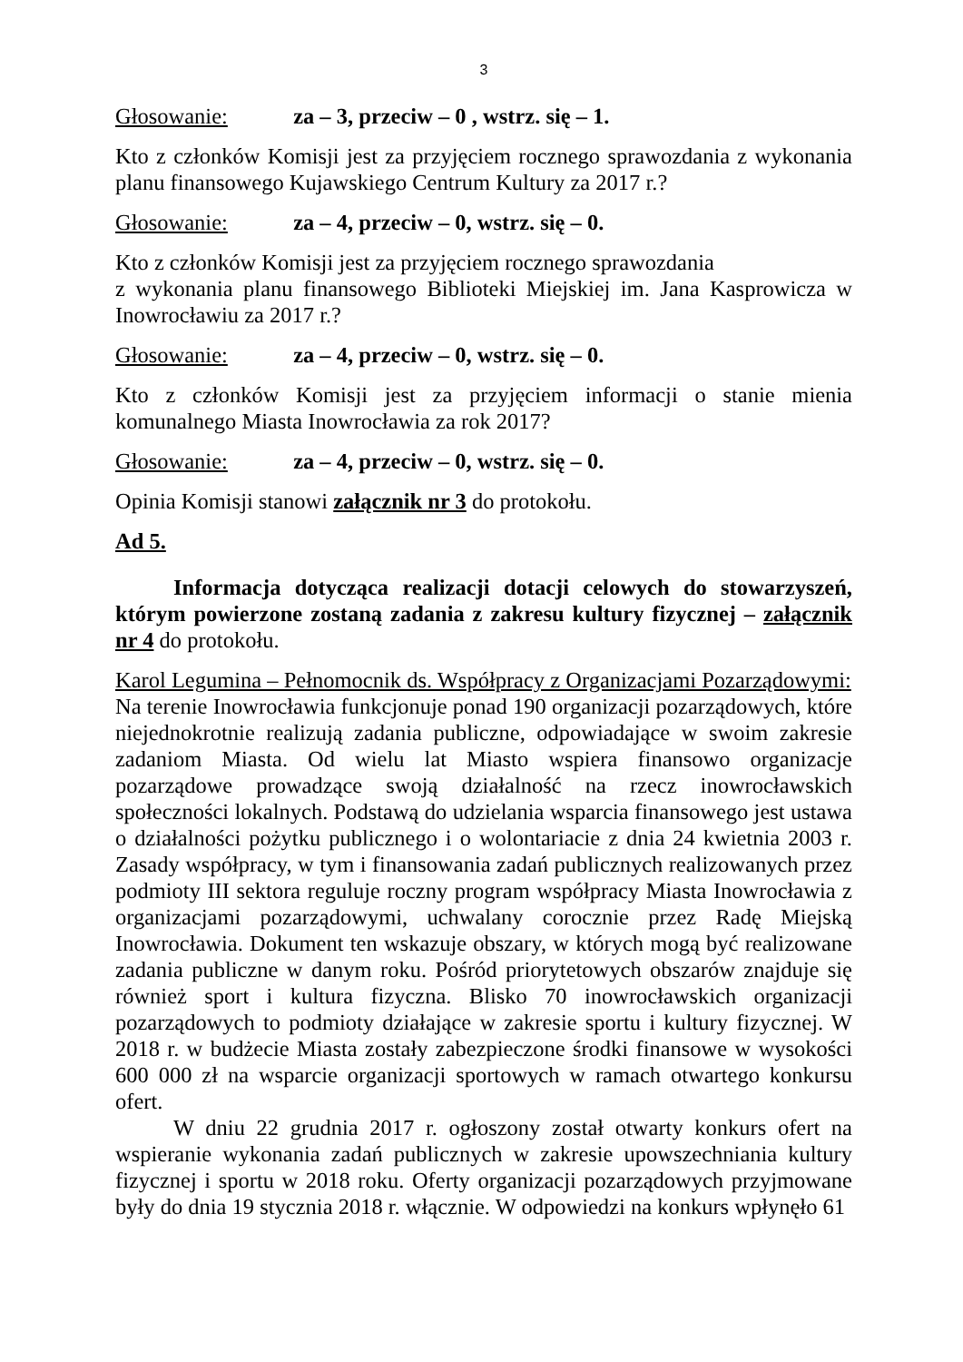3
Głosowanie: za – 3, przeciw – 0 , wstrz. się – 1.
Kto z członków Komisji jest za przyjęciem rocznego sprawozdania z wykonania planu finansowego Kujawskiego Centrum Kultury za 2017 r.?
Głosowanie: za – 4, przeciw – 0, wstrz. się – 0.
Kto z członków Komisji jest za przyjęciem rocznego sprawozdania
z wykonania planu finansowego Biblioteki Miejskiej im. Jana Kasprowicza w Inowrocławiu za 2017 r.?
Głosowanie: za – 4, przeciw – 0, wstrz. się – 0.
Kto z członków Komisji jest za przyjęciem informacji o stanie mienia komunalnego Miasta Inowrocławia za rok 2017?
Głosowanie: za – 4, przeciw – 0, wstrz. się – 0.
Opinia Komisji stanowi załącznik nr 3 do protokołu.
Ad 5.
Informacja dotycząca realizacji dotacji celowych do stowarzyszeń, którym powierzone zostaną zadania z zakresu kultury fizycznej – załącznik nr 4 do protokołu.
Karol Legumina – Pełnomocnik ds. Współpracy z Organizacjami Pozarządowymi:
Na terenie Inowrocławia funkcjonuje ponad 190 organizacji pozarządowych, które niejednokrotnie realizują zadania publiczne, odpowiadające w swoim zakresie zadaniom Miasta. Od wielu lat Miasto wspiera finansowo organizacje pozarządowe prowadzące swoją działalność na rzecz inowrocławskich społeczności lokalnych. Podstawą do udzielania wsparcia finansowego jest ustawa o działalności pożytku publicznego i o wolontariacie z dnia 24 kwietnia 2003 r. Zasady współpracy, w tym i finansowania zadań publicznych realizowanych przez podmioty III sektora reguluje roczny program współpracy Miasta Inowrocławia z organizacjami pozarządowymi, uchwalany corocznie przez Radę Miejską Inowrocławia. Dokument ten wskazuje obszary, w których mogą być realizowane zadania publiczne w danym roku. Pośród priorytetowych obszarów znajduje się również sport i kultura fizyczna. Blisko 70 inowrocławskich organizacji pozarządowych to podmioty działające w zakresie sportu i kultury fizycznej. W 2018 r. w budżecie Miasta zostały zabezpieczone środki finansowe w wysokości 600 000 zł na wsparcie organizacji sportowych w ramach otwartego konkursu ofert.
W dniu 22 grudnia 2017 r. ogłoszony został otwarty konkurs ofert na wspieranie wykonania zadań publicznych w zakresie upowszechniania kultury fizycznej i sportu w 2018 roku. Oferty organizacji pozarządowych przyjmowane były do dnia 19 stycznia 2018 r. włącznie. W odpowiedzi na konkurs wpłynęło 61